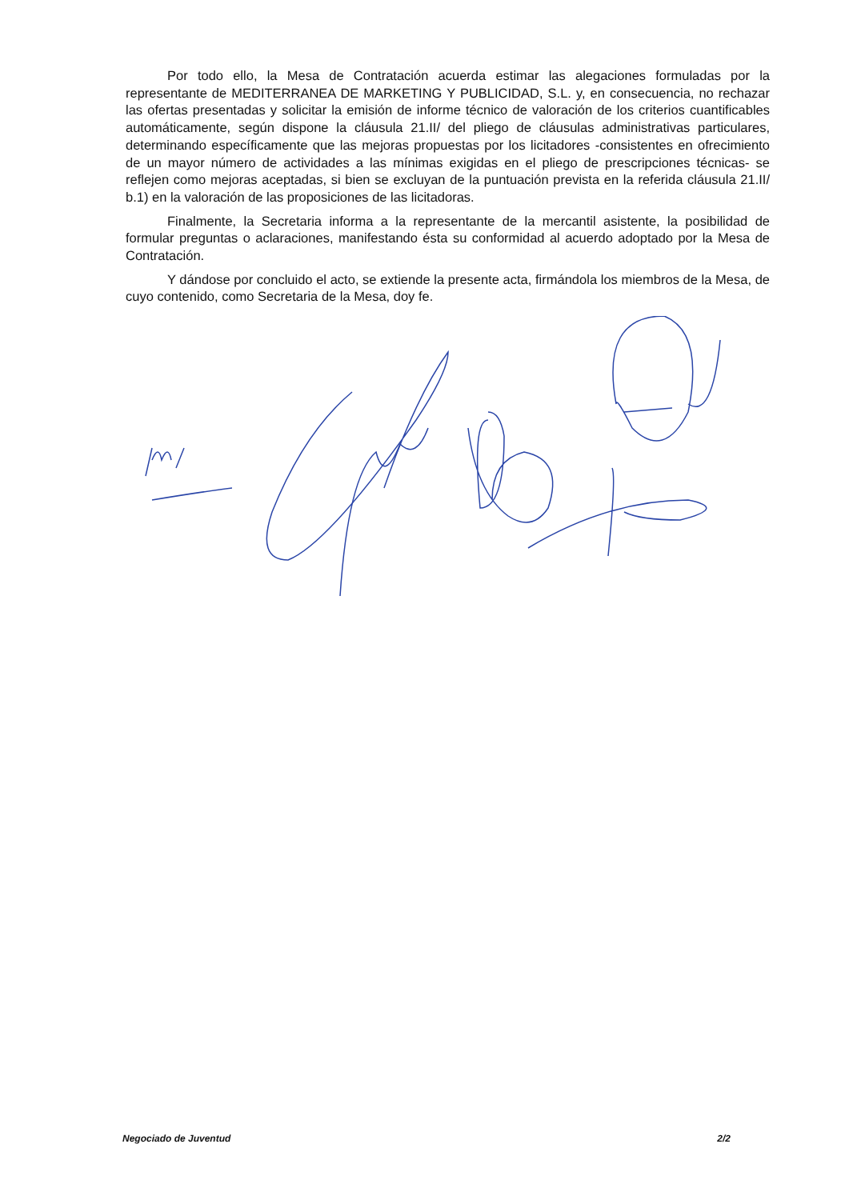Por todo ello, la Mesa de Contratación acuerda estimar las alegaciones formuladas por la representante de MEDITERRANEA DE MARKETING Y PUBLICIDAD, S.L. y, en consecuencia, no rechazar las ofertas presentadas y solicitar la emisión de informe técnico de valoración de los criterios cuantificables automáticamente, según dispone la cláusula 21.II/ del pliego de cláusulas administrativas particulares, determinando específicamente que las mejoras propuestas por los licitadores -consistentes en ofrecimiento de un mayor número de actividades a las mínimas exigidas en el pliego de prescripciones técnicas- se reflejen como mejoras aceptadas, si bien se excluyan de la puntuación prevista en la referida cláusula 21.II/ b.1) en la valoración de las proposiciones de las licitadoras.
Finalmente, la Secretaria informa a la representante de la mercantil asistente, la posibilidad de formular preguntas o aclaraciones, manifestando ésta su conformidad al acuerdo adoptado por la Mesa de Contratación.
Y dándose por concluido el acto, se extiende la presente acta, firmándola los miembros de la Mesa, de cuyo contenido, como Secretaria de la Mesa, doy fe.
Negociado de Juventud 2/2